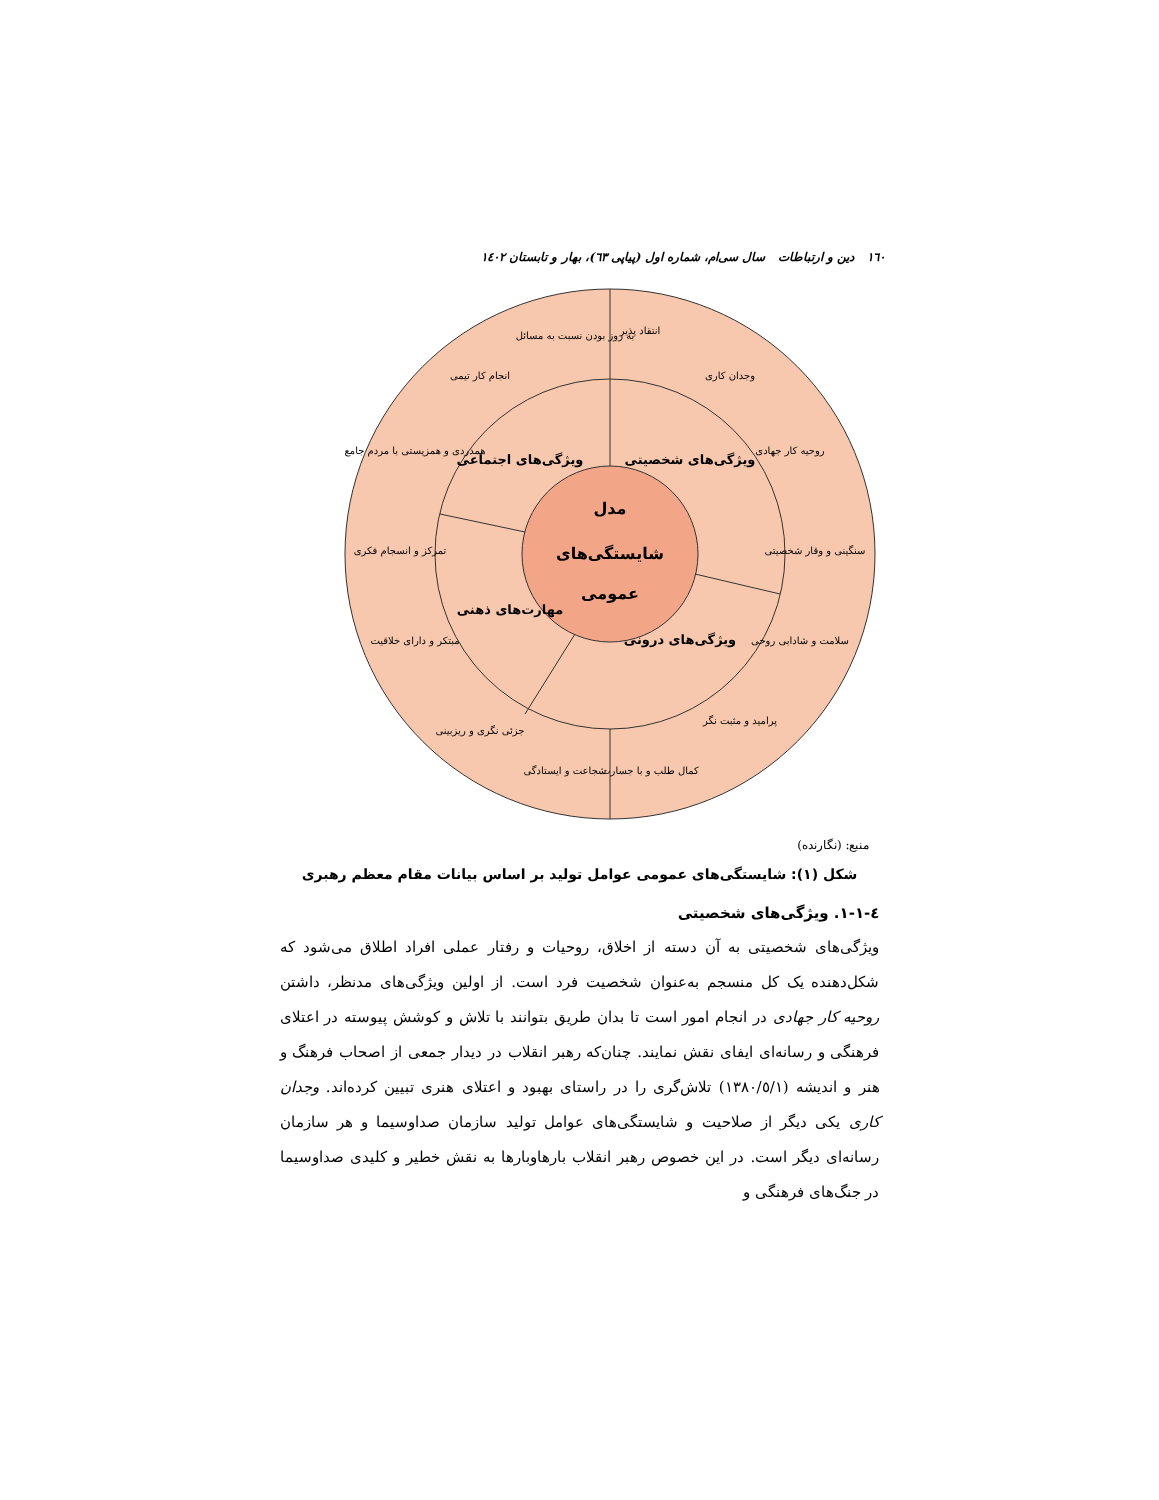١٦٠ دین و ارتباطات سال سی‌ام، شماره اول (پیاپی ٦٣)، بهار و تابستان ١٤٠٢
مدل
شایستگی‌های
عمومی
ویژگی‌های شخصیتی
ویژگی‌های اجتماعی
مهارت‌های ذهنی
ویژگی‌های درونی
انتقاد پذیر
به روز بودن نسبت به مسائل
وجدان کاری
روحیه کار جهادی
سنگینی و وقار شخصیتی
سلامت و شادابی روحی
پرامید و مثبت نگر
کمال طلب و با جسارت
شجاعت و ایستادگی
جزئی نگری و ریزبینی
مبتکر و دارای خلاقیت
تمرکز و انسجام فکری
همدردی و همزیستی با مردم جامع
انجام کار تیمی
منبع: (نگارنده)
شکل (١): شایستگی‌های عمومی عوامل تولید بر اساس بیانات مقام معظم رهبری
٤-١-١. ویژگی‌های شخصیتی
ویژگی‌های شخصیتی به آن دسته از اخلاق، روحیات و رفتار عملی افراد اطلاق می‌شود که شکل‌دهنده یک کل منسجم به‌عنوان شخصیت فرد است. از اولین ویژگی‌های مدنظر، داشتن روحیه کار جهادی در انجام امور است تا بدان طریق بتوانند با تلاش و کوشش پیوسته در اعتلای فرهنگی و رسانه‌ای ایفای نقش نمایند. چنان‌که رهبر انقلاب در دیدار جمعی از اصحاب فرهنگ و هنر و اندیشه (١٣٨٠/٥/١) تلاش‌گری را در راستای بهبود و اعتلای هنری تبیین کرده‌اند. وجدان کاری یکی دیگر از صلاحیت و شایستگی‌های عوامل تولید سازمان صداوسیما و هر سازمان رسانه‌ای دیگر است. در این خصوص رهبر انقلاب بارهاوبارها به نقش خطیر و کلیدی صداوسیما در جنگ‌های فرهنگی و